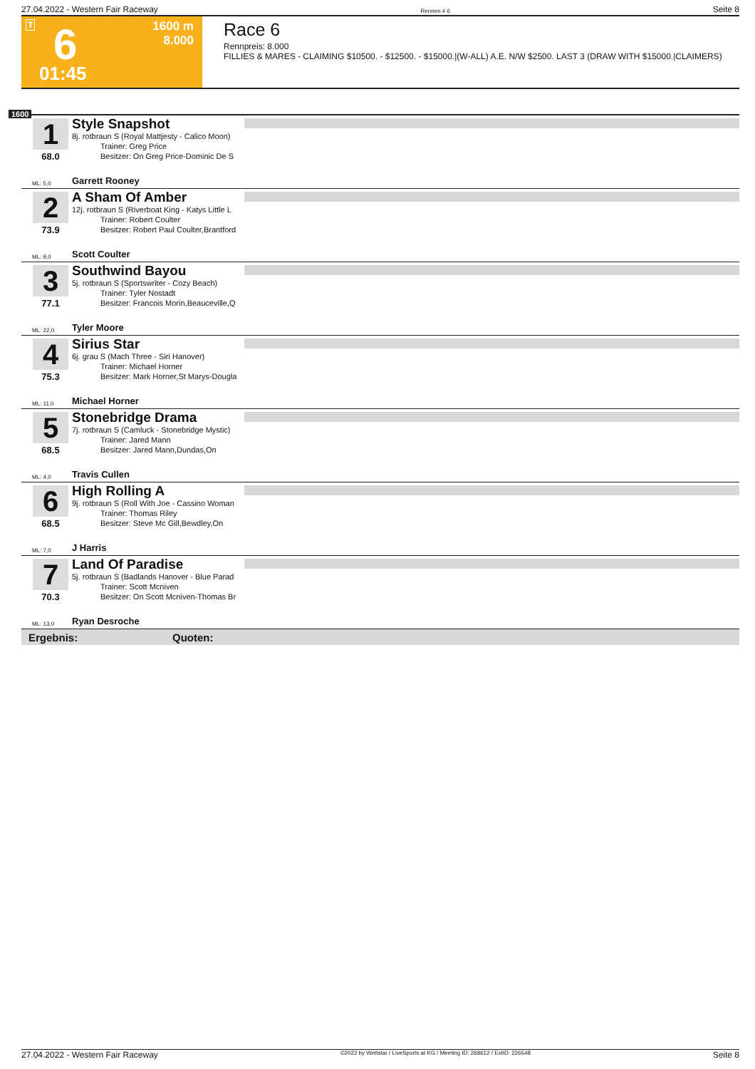27.04.2022 - Western Fair Raceway Rennen # 6 Seite 8
T 6
01:45
1600 m
8.000
Race 6
Rennpreis: 8.000
FILLIES & MARES - CLAIMING $10500. - $12500. - $15000.|(W-ALL) A.E. N/W $2500. LAST 3 (DRAW WITH $15000.|CLAIMERS)
1600
1
68.0
Style Snapshot
8j. rotbraun S (Royal Mattjesty - Calico Moon)
Trainer: Greg Price
Besitzer: On Greg Price-Dominic De S
ML: 5,0 Garrett Rooney
2
73.9
A Sham Of Amber
12j. rotbraun S (Riverboat King - Katys Little L
Trainer: Robert Coulter
Besitzer: Robert Paul Coulter,Brantford
ML: 9,0 Scott Coulter
3
77.1
Southwind Bayou
5j. rotbraun S (Sportswriter - Cozy Beach)
Trainer: Tyler Nostadt
Besitzer: Francois Morin,Beauceville,Q
ML: 22,0 Tyler Moore
4
75.3
Sirius Star
6j. grau S (Mach Three - Siri Hanover)
Trainer: Michael Horner
Besitzer: Mark Horner,St Marys-Dougla
ML: 11,0 Michael Horner
5
68.5
Stonebridge Drama
7j. rotbraun S (Camluck - Stonebridge Mystic)
Trainer: Jared Mann
Besitzer: Jared Mann,Dundas,On
ML: 4,0 Travis Cullen
6
68.5
High Rolling A
9j. rotbraun S (Roll With Joe - Cassino Woman
Trainer: Thomas Riley
Besitzer: Steve Mc Gill,Bewdley,On
ML: 7,0 J Harris
7
70.3
Land Of Paradise
5j. rotbraun S (Badlands Hanover - Blue Parad
Trainer: Scott Mcniven
Besitzer: On Scott Mcniven-Thomas Br
ML: 13,0 Ryan Desroche
Ergebnis: Quoten:
27.04.2022 - Western Fair Raceway ©2022 by Wettstar / LiveSports.at KG / Meeting ID: 268612 / ExtID: 226548 Seite 8